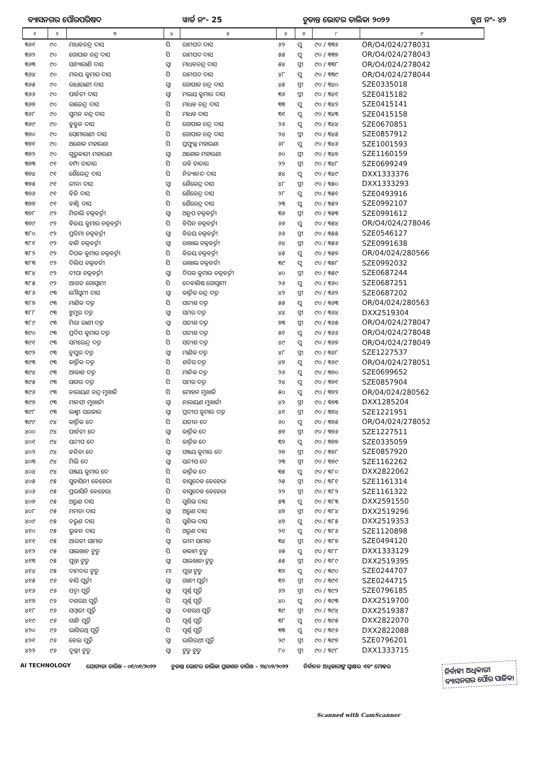ବ୍ୟାସନଗର ପୌରପରିଷଦ ୱାର୍ଡ ନଂ- 25 ଚୁଡାନ୍ତ ଭୋଟର ତାଲିକା ୨୦୨୨ ବୁଥ ନଂ- ୪୨
| ୧ | ୨ | ୩ | ୪ | ୫ | ୬ | ୭ | ୮ | ୯ |
| --- | --- | --- | --- | --- | --- | --- | --- | --- |
| ୩୬୧ | ୯୦ | ମାଧବଚନ୍ଦ୍ର ଦାସ | ପି | ରାମପଦ ଦାସ | ୬୨ | ପୁ | ୯୦ / ୩୩୬ | OR/O4/024/278031 |
| ୩୬୨ | ୯୦ | ଗୋପାଳ ଚନ୍ଦ୍ର ଦାସ | ପି | ରାମପଦ ଦାସ | ୫୫ | ପୁ | ୯୦ / ୩୩୭ | OR/O4/024/278043 |
| ୩୬୩ | ୯୦ | ସନ୍ଧ୍ୟାରାଣି ଦାସ | ସ୍ୱା | ମାଧବଚନ୍ଦ୍ର ଦାସ | ୫୪ | ସ୍ତ୍ରୀ | ୯୦ / ୩୩୮ | OR/O4/024/278042 |
| ୩୬୪ | ୯୦ | ମଳୟ କୁମାର ଦାସ | ପି | ରାମପଦ ଦାସ | ୪୮ | ପୁ | ୯୦ / ୩୩୯ | OR/O4/024/278044 |
| ୩୬୫ | ୯୦ | ରାଧାରାଣୀ ଦାସ | ସ୍ୱା | ଗୋପାଳ ଚନ୍ଦ୍ର ଦାସ | ୪୫ | ସ୍ତ୍ରୀ | ୯୦ / ୩୪୦ | SZE0335018 |
| ୩୬୬ | ୯୦ | ପାର୍ବତୀ ଦାସ | ସ୍ୱା | ମଲୟ କୁମାର ଦାସ | ୩୬ | ସ୍ତ୍ରୀ | ୯୦ / ୩୪୧ | SZE0415182 |
| ୩୬୭ | ୯୦ | ରାଜେନ୍ଦ୍ର ଦାସ | ପି | ମାଧବ ଚନ୍ଦ୍ର ଦାସ | ୩୩ | ପୁ | ୯୦ / ୩୪୨ | SZE0415141 |
| ୩୬୮ | ୯୦ | ସୁମନ ଚନ୍ଦ୍ର ଦାସ | ପି | ମାଧବ ଦାସ | ୩୧ | ପୁ | ୯୦ / ୩୪୩ | SZE0415158 |
| ୩୬୯ | ୯୦ | ବୁବୁନ ଦାସ | ପି | ଗୋପାଳ ଚନ୍ଦ୍ର ଦାସ | ୨୬ | ପୁ | ୯୦ / ୩୪୪ | SZE0670851 |
| ୩୭୦ | ୯୦ | ସୋମାରାଣୀ ଦାସ | ପି | ଗୋପାଳ ଚନ୍ଦ୍ର ଦାସ | ୨୪ | ସ୍ତ୍ରୀ | ୯୦ / ୩୪୫ | SZE0857912 |
| ୩୭୧ | ୯୦ | ଅଶୋକ ମହାରଣା | ପି | ପ୍ରଫୁଲ୍ଲ ମହାରଣା | ୬୮ | ପୁ | ୯୦ / ୩୪୬ | SZE1001593 |
| ୩୭୨ | ୯୦ | ଗୁରୁବାରୀ ମହାରଣା | ସ୍ୱା | ଅଶୋକ ମହାରଣା | ୬୦ | ସ୍ତ୍ରୀ | ୯୦ / ୩୪୭ | SZE1160159 |
| ୩୭୩ | ୯୧ | ଚମ୍ପା ତାତାର | ପି | ରବି ତାତାର | ୨୨ | ସ୍ତ୍ରୀ | ୯୦ / ୩୪୮ | SZE0699249 |
| ୩୭୪ | ୯୧ | ଶୈଳେନ୍ଦ୍ର ଦାସ | ପି | ନିତ୍ୟାନନ୍ଦ ଦାସ | ୫୪ | ପୁ | ୯୦ / ୩୪୯ | DXX1333376 |
| ୩୭୫ | ୯୧ | ରୀନା ଦାସ | ସ୍ୱା | ଶୈଳେନ୍ଦ୍ର ଦାସ | ୪୮ | ସ୍ତ୍ରୀ | ୯୦ / ୩୫୦ | DXX1333293 |
| ୩୭୬ | ୯୧ | ବିଜି ଦାସ | ପି | ଶୈଳେନ୍ଦ୍ର ଦାସ | ୨୮ | ପୁ | ୯୦ / ୩୫୧ | SZE0493916 |
| ୩୭୭ | ୯୧ | ବାଣ୍ଟି ଦାସ | ପି | ଶୈଳେନ୍ଦ୍ର ଦାସ | ୨୩ | ପୁ | ୯୦ / ୩୫୨ | SZE0992107 |
| ୩୭୮ | ୯୨ | ମିତାଲି ଚକ୍ରବର୍ତ୍ତୀ | ସ୍ୱା | ଅନୁପ ଚକ୍ରବର୍ତ୍ତୀ | ୩୬ | ସ୍ତ୍ରୀ | ୯୦ / ୩୫୩ | SZE0991612 |
| ୩୭୯ | ୯୨ | ବିଜୟ କୁମାର ଚକ୍ରବର୍ତ୍ତୀ | ପି | ବିପିନ ଚକ୍ରବର୍ତ୍ତୀ | ୬୬ | ପୁ | ୯୦ / ୩୫୪ | OR/O4/024/278046 |
| ୩୮୦ | ୯୨ | ପ୍ରତିମା ଚକ୍ରବର୍ତ୍ତୀ | ସ୍ୱା | ବିଜୟ ଚକ୍ରବର୍ତ୍ତୀ | ୬୬ | ସ୍ତ୍ରୀ | ୯୦ / ୩୫୫ | SZE0546127 |
| ୩୮୧ | ୯୨ | ବାନି ଚକ୍ରବର୍ତ୍ତୀ | ସ୍ୱା | ରାଖାଲ ଚକ୍ରବର୍ତ୍ତୀ | ୬୪ | ସ୍ତ୍ରୀ | ୯୦ / ୩୫୬ | SZE0991638 |
| ୩୮୨ | ୯୨ | ଦିପକ କୁମାର ଚକ୍ରବର୍ତ୍ତୀ | ପି | ବିଜୟ ଚକ୍ରବର୍ତ୍ତୀ | ୪୫ | ପୁ | ୯୦ / ୩୫୭ | OR/04/024/280566 |
| ୩୮୩ | ୯୨ | ଦିଲିପ ଚକ୍ରବର୍ତୀ | ପି | ରାଖାଲ ଚକ୍ରବର୍ତୀ | ୩୯ | ପୁ | ୯୦ / ୩୫୮ | SZE0992032 |
| ୩୮୪ | ୯୨ | ଦୀପା ଚକ୍ରବର୍ତ୍ତୀ | ସ୍ୱା | ଦିପକ କୁମାର ଚକ୍ରବର୍ତ୍ତୀ | ୪୦ | ସ୍ତ୍ରୀ | ୯୦ / ୩୫୯ | SZE0687244 |
| ୩୮୫ | ୯୨ | ଆଗତ ଗୋସ୍ୱାମୀ | ପି | ଦେବାଶିଷ ଗୋସ୍ୱାମୀ | ୨୬ | ପୁ | ୯୦ / ୩୬୦ | SZE0687251 |
| ୩୮୬ | ୯୩ | ମୌସୁମୀ ଦାସ | ସ୍ୱା | କାର୍ତ୍ତିକ ଚନ୍ଦ୍ର ଦତ୍ତ | ୪୨ | ସ୍ତ୍ରୀ | ୯୦ / ୩୬୨ | SZE0687202 |
| ୩୮୭ | ୯୩ | ମାଣିକ ଦତ୍ତ | ପି | ସତୀଶ ଦତ୍ତ | ୫୫ | ପୁ | ୯୦ / ୩୬୩ | OR/04/024/280563 |
| ୩୮୮ | ୯୩ | ଝୁମୁର ଦତ୍ତ | ସ୍ୱା | ସମର ଦତ୍ତ | ୪୪ | ସ୍ତ୍ରୀ | ୯୦ / ୩୬୪ | DXX2519304 |
| ୩୮୯ | ୯୩ | ମିରା ରାଣୀ ଦତ୍ତ | ସ୍ୱା | ସତୀଶ ଦତ୍ତ | ୭୩ | ସ୍ତ୍ରୀ | ୯୦ / ୩୬୫ | OR/O4/024/278047 |
| ୩୯୦ | ୯୩ | ପ୍ରଦିପ କୁମାର ଦତ୍ତ | ପି | ସତୀଶ ଦତ୍ତ | ୫୧ | ପୁ | ୯୦ / ୩୬୬ | OR/O4/024/278048 |
| ୩୯୧ | ୯୩ | ସମରେନ୍ଦ୍ର ଦତ୍ତ | ପି | ସତୀଶ ଦତ୍ତ | ୪୯ | ପୁ | ୯୦ / ୩୬୭ | OR/O4/024/278049 |
| ୩୯୨ | ୯୩ | ନୁପୁର ଦତ୍ତ | ସ୍ୱା | ମାଣିକ ଦତ୍ତ | ୪୮ | ସ୍ତ୍ରୀ | ୯୦ / ୩୬୮ | SZE1227537 |
| ୩୯୩ | ୯୩ | କାର୍ତ୍ତିକ ଦତ୍ତ | ପି | ଶତିସ ଦତ୍ତ | ୪୭ | ପୁ | ୯୦ / ୩୬୯ | OR/O4/024/278051 |
| ୩୯୪ | ୯୩ | ଆକାଶ ଦତ୍ତ | ପି | ମାନିକ ଦତ୍ତ | ୨୬ | ପୁ | ୯୦ / ୩୭୦ | SZE0699652 |
| ୩୯୫ | ୯୩ | ସାଗର ଦତ୍ତ | ପି | ସମର ଦତ୍ତ | ୨୪ | ପୁ | ୯୦ / ୩୭୧ | SZE0857904 |
| ୩୯୬ | ୯୩ | ନାରାୟଣ ଚନ୍ଦ୍ର ମୁଖାର୍ଜି | ପି | ମୋହନ ମୁଖାର୍ଜି | ୫୦ | ପୁ | ୯୦ / ୩୭୨ | OR/04/024/280562 |
| ୩୯୭ | ୯୩ | ମାନସୀ ମୁଖାର୍ଜୀ | ସ୍ୱା | ନାରାୟଣ ମୁଖାର୍ଜୀ | ୪୨ | ସ୍ତ୍ରୀ | ୯୦ / ୩୭୩ | DXX1285204 |
| ୩୯୮ | ୯୩ | ଲକ୍ଷ୍ମୀ ସରକାର | ସ୍ୱା | ପ୍ରଦୀପ କୁମାର ଦତ୍ତ | ୪୧ | ସ୍ତ୍ରୀ | ୯୦ / ୩୭୪ | SZE1221951 |
| ୩୯୯ | ୯୪ | କାର୍ତ୍ତିକ ଦେ | ପି | ଯତୀନ ଦେ | ୬୦ | ପୁ | ୯୦ / ୩୭୫ | OR/O4/024/278052 |
| ୪୦୦ | ୯୪ | ପାର୍ବତୀ ଦେ | ସ୍ୱା | କାର୍ତ୍ତିକ ଦେ | ୫୭ | ସ୍ତ୍ରୀ | ୯୦ / ୩୭୬ | SZE1227511 |
| ୪୦୧ | ୯୪ | ସନ୍ଦୀପ ଦେ | ପି | କାର୍ତ୍ତିକ ଦେ | ୩୨ | ପୁ | ୯୦ / ୩୭୭ | SZE0335059 |
| ୪୦୨ | ୯୪ | ବନିତା ଦେ | ସ୍ୱା | ସଞ୍ଜୟ କୁମାର ଦେ | ୨୭ | ସ୍ତ୍ରୀ | ୯୦ / ୩୭୮ | SZE0857920 |
| ୪୦୩ | ୯୪ | ମିଲି ଦେ | ସ୍ୱା | ସନ୍ଦୀପ ଦେ | ୨୩ | ସ୍ତ୍ରୀ | ୯୦ / ୩୭୯ | SZE1162262 |
| ୪୦୪ | ୯୪ | ସଞ୍ଜୟ କୁମାର ଦେ | ପି | କାର୍ତ୍ତିକ ଦେ | ୩୫ | ପୁ | ୯୦ / ୩୮୦ | DXX2822062 |
| ୪୦୫ | ୯୫ | ସୁବାସିନୀ ବେହେରା | ପି | ବାସୁଦେବ ବେହେରା | ୨୫ | ସ୍ତ୍ରୀ | ୯୦ / ୩୮୧ | SZE1161314 |
| ୪୦୬ | ୯୫ | ପ୍ରଭାସିନି ବେହେରା | ପି | ବାସୁଦେବ ବେହେରା | ୨୨ | ସ୍ତ୍ରୀ | ୯୦ / ୩୮୨ | SZE1161322 |
| ୪୦୭ | ୯୫ | ଅରୁଣ ଦାସ | ପି | ସୁଶିଲ ଦାସ | ୫୩ | ପୁ | ୯୦ / ୩୮୩ | DXX2591550 |
| ୪୦୮ | ୯୫ | ମମତା ଦାସ | ସ୍ୱା | ଅରୁଣ ଦାସ | ୪୭ | ସ୍ତ୍ରୀ | ୯୦ / ୩୮୪ | DXX2519296 |
| ୪୦୯ | ୯୫ | ତରୁଣ ଦାସ | ପି | ସୁଶିଲ ଦାସ | ୪୭ | ପୁ | ୯୦ / ୩୮୫ | DXX2519353 |
| ୪୧୦ | ୯୫ | ଭୁବନ ଦାସ | ପି | ଅରୁଣ ଦାସ | ୨୧ | ପୁ | ୯୦ / ୩୮୬ | SZE1120898 |
| ୪୧୧ | ୯୫ | ଆରତୀ ସାମାଡ | ସ୍ୱା | ଭୀମ ସାମାଡ | ୩୪ | ସ୍ତ୍ରୀ | ୯୦ / ୩୮୭ | SZE0494120 |
| ୪୧୨ | ୯୫ | ସାଲଖାନ ଟୁଡୁ | ପି | ହାକାମ ଟୁଡୁ | ୬୫ | ପୁ | ୯୦ / ୩୮୮ | DXX1333129 |
| ୪୧୩ | ୯୫ | ପୁନ୍ତା ଟୁଡୁ | ସ୍ୱା | ସାଲଖାନା ଟୁଡୁ | ୫୫ | ସ୍ତ୍ରୀ | ୯୦ / ୩୮୯ | DXX2519395 |
| ୪୧୪ | ୯୫ | ଦାମଦର ଟୁଡୁ | ମା | ପୁନ୍ତା ଟୁଡୁ | ୩୨ | ପୁ | ୯୦ / ୩୯୦ | SZE0244707 |
| ୪୧୫ | ୯୬ | ବାସି ପୂର୍ତ୍ତୀ | ସ୍ୱା | ଗାନ୍ଧୀ ପୂର୍ତ୍ତୀ | ୩୨ | ସ୍ତ୍ରୀ | ୯୦ / ୩୯୧ | SZE0244715 |
| ୪୧୬ | ୯୬ | ପଦ୍ମା ପୂର୍ତ୍ତି | ସ୍ୱା | ପୂର୍ଣ୍ଣ ପୂର୍ତ୍ତି | ୬୨ | ସ୍ତ୍ରୀ | ୯୦ / ୩୯୨ | SZE0796185 |
| ୪୧୭ | ୯୬ | ଦଶରଥ ପୂର୍ତ୍ତି | ପି | ପୂର୍ଣ୍ଣ ପୂର୍ତ୍ତି | ୪୦ | ପୁ | ୯୦ / ୩୯୩ | DXX2519700 |
| ୪୧୮ | ୯୬ | ସମ୍ବାରୀ ପୂର୍ତ୍ତି | ସ୍ୱା | ଦଶରଥ ପୂର୍ତ୍ତି | ୩୯ | ସ୍ତ୍ରୀ | ୯୦ / ୩୯୪ | DXX2519387 |
| ୪୧୯ | ୯୬ | ଗାନ୍ଧି ପୂର୍ତ୍ତି | ପି | ପୂର୍ଣ୍ଣ ପୂର୍ତ୍ତି | ୩୮ | ପୁ | ୯୦ / ୩୯୫ | DXX2822070 |
| ୪୨୦ | ୯୬ | ଭାଗିରଥି ପୂର୍ତ୍ତି | ପି | ପୂର୍ଣ୍ଣ ପୂର୍ତ୍ତି | ୩୩ | ପୁ | ୯୦ / ୩୯୬ | DXX2822088 |
| ୪୨୧ | ୯୬ | ବେଲ ପୂର୍ତ୍ତି | ସ୍ୱା | ଭାଗିରଥୀ ପୂର୍ତ୍ତି | ୨୯ | ସ୍ତ୍ରୀ | ୯୦ / ୩୯୭ | SZE0796201 |
| ୪୨୨ | ୯୬ | ଦୁଲ୍ଲୀ ଟୁଡୁ | ସ୍ୱା | ଟୁଡୁ ଟୁଡୁ | ୮୦ | ସ୍ତ୍ରୀ | ୯୦ / ୩୯୮ | DXX1333715 |
AI TECHNOLOGY ଯୋଗ୍ୟତା ତାରିଖ - ୦୧/୦୧/୨୦୨୨ ଚୁଡାନ୍ତ ଭୋଟର ତାଲିକା ପ୍ରକାଶନ ତାରିଖ - ୨୪/୦୨/୨୦୨୨ ନିର୍ବାଚନ ଅଧିକାରୀଙ୍କ ସ୍ୱାକ୍ଷର ଏବଂ ମୋହର ନିର୍ବାହୀ ଅଧିକାରୀ
ବ୍ୟାସନଗର ପୌର ପାଳିକା
Scanned with CamScanner